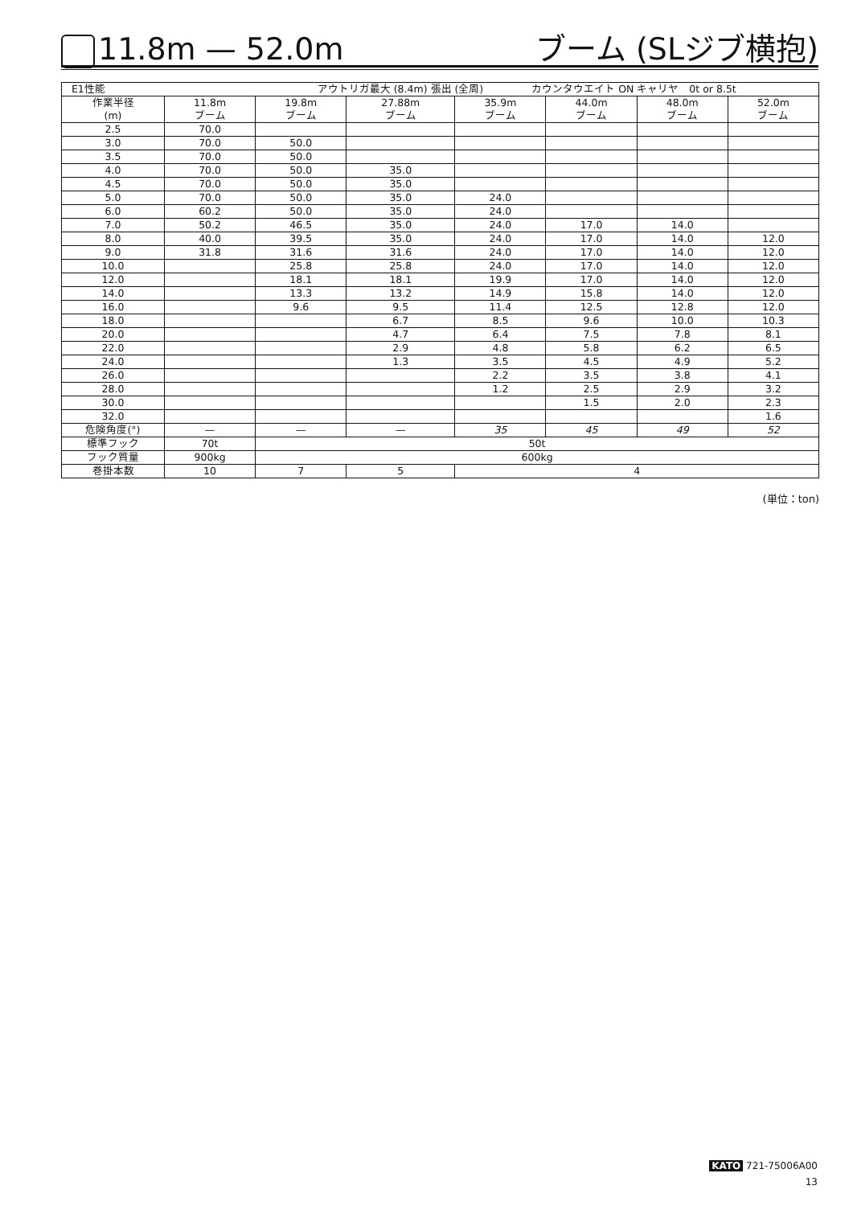11.8m — 52.0m
ブーム (SLジブ横抱)
| E1性能 アウトリガ最大 (8.4m) 張出 (全周) カウンタウエイト ON キャリヤ 0t or 8.5t | | | | | | | |
| --- | --- | --- | --- | --- | --- | --- | --- |
| 作業半径 (m) | 11.8m ブーム | 19.8m ブーム | 27.88m ブーム | 35.9m ブーム | 44.0m ブーム | 48.0m ブーム | 52.0m ブーム |
| 2.5 | 70.0 | | | | | | |
| 3.0 | 70.0 | 50.0 | | | | | |
| 3.5 | 70.0 | 50.0 | | | | | |
| 4.0 | 70.0 | 50.0 | 35.0 | | | | |
| 4.5 | 70.0 | 50.0 | 35.0 | | | | |
| 5.0 | 70.0 | 50.0 | 35.0 | 24.0 | | | |
| 6.0 | 60.2 | 50.0 | 35.0 | 24.0 | | | |
| 7.0 | 50.2 | 46.5 | 35.0 | 24.0 | 17.0 | 14.0 | |
| 8.0 | 40.0 | 39.5 | 35.0 | 24.0 | 17.0 | 14.0 | 12.0 |
| 9.0 | 31.8 | 31.6 | 31.6 | 24.0 | 17.0 | 14.0 | 12.0 |
| 10.0 | | 25.8 | 25.8 | 24.0 | 17.0 | 14.0 | 12.0 |
| 12.0 | | 18.1 | 18.1 | 19.9 | 17.0 | 14.0 | 12.0 |
| 14.0 | | 13.3 | 13.2 | 14.9 | 15.8 | 14.0 | 12.0 |
| 16.0 | | 9.6 | 9.5 | 11.4 | 12.5 | 12.8 | 12.0 |
| 18.0 | | | 6.7 | 8.5 | 9.6 | 10.0 | 10.3 |
| 20.0 | | | 4.7 | 6.4 | 7.5 | 7.8 | 8.1 |
| 22.0 | | | 2.9 | 4.8 | 5.8 | 6.2 | 6.5 |
| 24.0 | | | 1.3 | 3.5 | 4.5 | 4.9 | 5.2 |
| 26.0 | | | | 2.2 | 3.5 | 3.8 | 4.1 |
| 28.0 | | | | 1.2 | 2.5 | 2.9 | 3.2 |
| 30.0 | | | | | 1.5 | 2.0 | 2.3 |
| 32.0 | | | | | | | 1.6 |
| 危険角度(°) | — | — | — | 35 | 45 | 49 | 52 |
| 標準フック | 70t | 50t | | | | | |
| フック質量 | 900kg | 600kg | | | | | |
| 巻掛本数 | 10 | 7 | 5 | 4 | | | |
(単位：ton)
KATO 721-75006A00
13